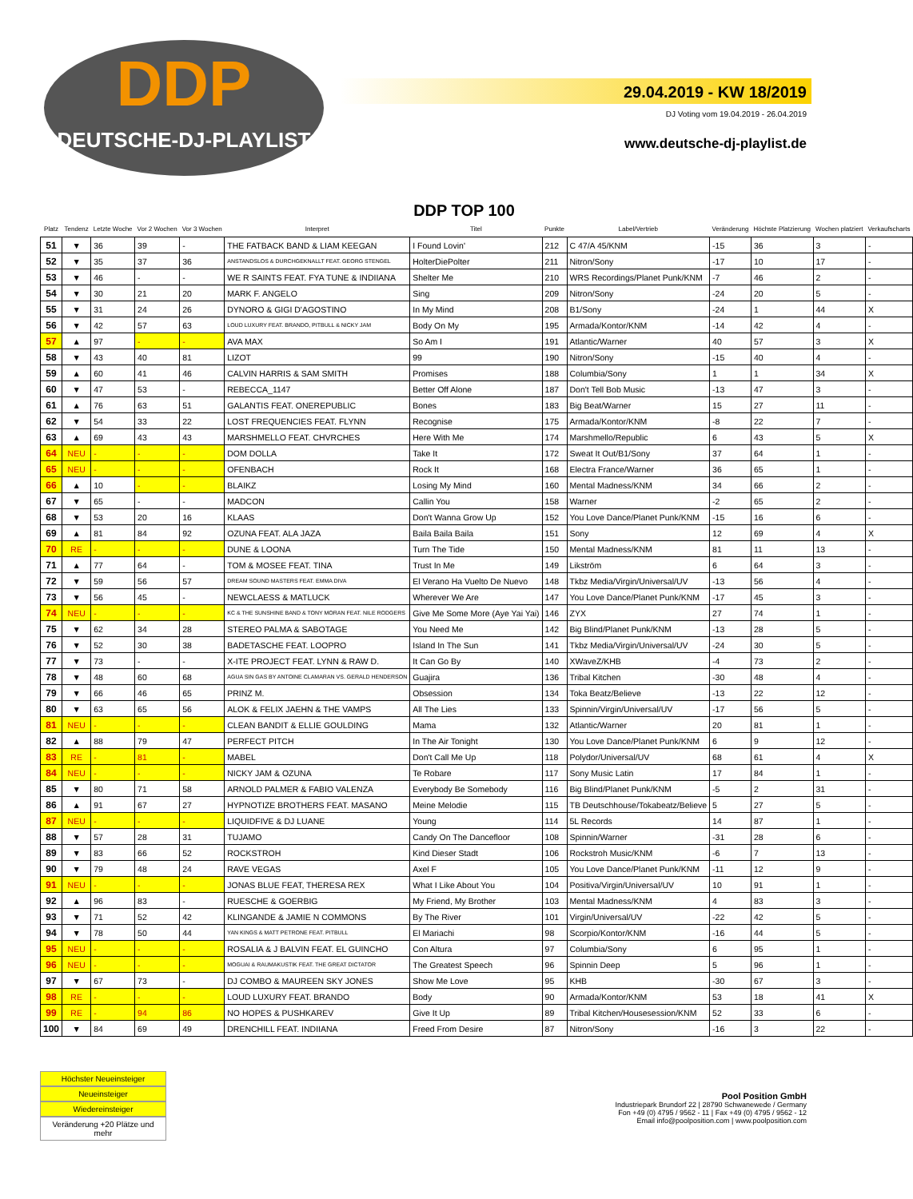DDP
DEUTSCHE-DJ-PLAYLIST
29.04.2019 - KW 18/2019
DJ Voting vom 19.04.2019 - 26.04.2019
www.deutsche-dj-playlist.de
DDP TOP 100
| Platz | Tendenz | Letzte Woche | Vor 2 Wochen | Vor 3 Wochen | Interpret | Titel | Punkte | Label/Vertrieb | Veränderung | Höchste Platzierung | Wochen platziert | Verkaufscharts |
| --- | --- | --- | --- | --- | --- | --- | --- | --- | --- | --- | --- | --- |
| 51 | ▼ | 36 | 39 | - | THE FATBACK BAND & LIAM KEEGAN | I Found Lovin' | 212 | C 47/A 45/KNM | -15 | 36 | 3 | - |
| 52 | ▼ | 35 | 37 | 36 | ANSTANDSLOS & DURCHGEKNALLT FEAT. GEORG STENGEL | HolterDiePolter | 211 | Nitron/Sony | -17 | 10 | 17 | - |
| 53 | ▼ | 46 | - | - | WE R SAINTS FEAT. FYA TUNE & INDIIANA | Shelter Me | 210 | WRS Recordings/Planet Punk/KNM | -7 | 46 | 2 | - |
| 54 | ▼ | 30 | 21 | 20 | MARK F. ANGELO | Sing | 209 | Nitron/Sony | -24 | 20 | 5 | - |
| 55 | ▼ | 31 | 24 | 26 | DYNORO & GIGI D'AGOSTINO | In My Mind | 208 | B1/Sony | -24 | 1 | 44 | X |
| 56 | ▼ | 42 | 57 | 63 | LOUD LUXURY FEAT. BRANDO, PITBULL & NICKY JAM | Body On My | 195 | Armada/Kontor/KNM | -14 | 42 | 4 | - |
| 57 | ▲ | 97 | - | - | AVA MAX | So Am I | 191 | Atlantic/Warner | 40 | 57 | 3 | X |
| 58 | ▼ | 43 | 40 | 81 | LIZOT | 99 | 190 | Nitron/Sony | -15 | 40 | 4 | - |
| 59 | ▲ | 60 | 41 | 46 | CALVIN HARRIS & SAM SMITH | Promises | 188 | Columbia/Sony | 1 | 1 | 34 | X |
| 60 | ▼ | 47 | 53 | - | REBECCA_1147 | Better Off Alone | 187 | Don't Tell Bob Music | -13 | 47 | 3 | - |
| 61 | ▲ | 76 | 63 | 51 | GALANTIS FEAT. ONEREPUBLIC | Bones | 183 | Big Beat/Warner | 15 | 27 | 11 | - |
| 62 | ▼ | 54 | 33 | 22 | LOST FREQUENCIES FEAT. FLYNN | Recognise | 175 | Armada/Kontor/KNM | -8 | 22 | 7 | - |
| 63 | ▲ | 69 | 43 | 43 | MARSHMELLO FEAT. CHVRCHES | Here With Me | 174 | Marshmello/Republic | 6 | 43 | 5 | X |
| 64 | NEU | - | - | - | DOM DOLLA | Take It | 172 | Sweat It Out/B1/Sony | 37 | 64 | 1 | - |
| 65 | NEU | - | - | - | OFENBACH | Rock It | 168 | Electra France/Warner | 36 | 65 | 1 | - |
| 66 | ▲ | 10 | - | - | BLAIKZ | Losing My Mind | 160 | Mental Madness/KNM | 34 | 66 | 2 | - |
| 67 | ▼ | 65 | - | - | MADCON | Callin You | 158 | Warner | -2 | 65 | 2 | - |
| 68 | ▼ | 53 | 20 | 16 | KLAAS | Don't Wanna Grow Up | 152 | You Love Dance/Planet Punk/KNM | -15 | 16 | 6 | - |
| 69 | ▲ | 81 | 84 | 92 | OZUNA FEAT. ALA JAZA | Baila Baila Baila | 151 | Sony | 12 | 69 | 4 | X |
| 70 | RE | - | - | - | DUNE & LOONA | Turn The Tide | 150 | Mental Madness/KNM | 81 | 11 | 13 | - |
| 71 | ▲ | 77 | 64 | - | TOM & MOSEE FEAT. TINA | Trust In Me | 149 | Likström | 6 | 64 | 3 | - |
| 72 | ▼ | 59 | 56 | 57 | DREAM SOUND MASTERS FEAT. EMMA DIVA | El Verano Ha Vuelto De Nuevo | 148 | Tkbz Media/Virgin/Universal/UV | -13 | 56 | 4 | - |
| 73 | ▼ | 56 | 45 | - | NEWCLAESS & MATLUCK | Wherever We Are | 147 | You Love Dance/Planet Punk/KNM | -17 | 45 | 3 | - |
| 74 | NEU | - | - | - | KC & THE SUNSHINE BAND & TONY MORAN FEAT. NILE RODGERS | Give Me Some More (Aye Yai Yai) | 146 | ZYX | 27 | 74 | 1 | - |
| 75 | ▼ | 62 | 34 | 28 | STEREO PALMA & SABOTAGE | You Need Me | 142 | Big Blind/Planet Punk/KNM | -13 | 28 | 5 | - |
| 76 | ▼ | 52 | 30 | 38 | BADETASCHE FEAT. LOOPRO | Island In The Sun | 141 | Tkbz Media/Virgin/Universal/UV | -24 | 30 | 5 | - |
| 77 | ▼ | 73 | - | - | X-ITE PROJECT FEAT. LYNN & RAW D. | It Can Go By | 140 | XWaveZ/KHB | -4 | 73 | 2 | - |
| 78 | ▼ | 48 | 60 | 68 | AGUA SIN GAS BY ANTOINE CLAMARAN VS. GERALD HENDERSON | Guajira | 136 | Tribal Kitchen | -30 | 48 | 4 | - |
| 79 | ▼ | 66 | 46 | 65 | PRINZ M. | Obsession | 134 | Toka Beatz/Believe | -13 | 22 | 12 | - |
| 80 | ▼ | 63 | 65 | 56 | ALOK & FELIX JAEHN & THE VAMPS | All The Lies | 133 | Spinnin/Virgin/Universal/UV | -17 | 56 | 5 | - |
| 81 | NEU | - | - | - | CLEAN BANDIT & ELLIE GOULDING | Mama | 132 | Atlantic/Warner | 20 | 81 | 1 | - |
| 82 | ▲ | 88 | 79 | 47 | PERFECT PITCH | In The Air Tonight | 130 | You Love Dance/Planet Punk/KNM | 6 | 9 | 12 | - |
| 83 | RE | - | 81 | - | MABEL | Don't Call Me Up | 118 | Polydor/Universal/UV | 68 | 61 | 4 | X |
| 84 | NEU | - | - | - | NICKY JAM & OZUNA | Te Robare | 117 | Sony Music Latin | 17 | 84 | 1 | - |
| 85 | ▼ | 80 | 71 | 58 | ARNOLD PALMER & FABIO VALENZA | Everybody Be Somebody | 116 | Big Blind/Planet Punk/KNM | -5 | 2 | 31 | - |
| 86 | ▲ | 91 | 67 | 27 | HYPNOTIZE BROTHERS FEAT. MASANO | Meine Melodie | 115 | TB Deutschhouse/Tokabeatz/Believe | 5 | 27 | 5 | - |
| 87 | NEU | - | - | - | LIQUIDFIVE & DJ LUANE | Young | 114 | 5L Records | 14 | 87 | 1 | - |
| 88 | ▼ | 57 | 28 | 31 | TUJAMO | Candy On The Dancefloor | 108 | Spinnin/Warner | -31 | 28 | 6 | - |
| 89 | ▼ | 83 | 66 | 52 | ROCKSTROH | Kind Dieser Stadt | 106 | Rockstroh Music/KNM | -6 | 7 | 13 | - |
| 90 | ▼ | 79 | 48 | 24 | RAVE VEGAS | Axel F | 105 | You Love Dance/Planet Punk/KNM | -11 | 12 | 9 | - |
| 91 | NEU | - | - | - | JONAS BLUE FEAT, THERESA REX | What I Like About You | 104 | Positiva/Virgin/Universal/UV | 10 | 91 | 1 | - |
| 92 | ▲ | 96 | 83 | - | RUESCHE & GOERBIG | My Friend, My Brother | 103 | Mental Madness/KNM | 4 | 83 | 3 | - |
| 93 | ▼ | 71 | 52 | 42 | KLINGANDE & JAMIE N COMMONS | By The River | 101 | Virgin/Universal/UV | -22 | 42 | 5 | - |
| 94 | ▼ | 78 | 50 | 44 | YAN KINGS & MATT PETRONE FEAT. PITBULL | El Mariachi | 98 | Scorpio/Kontor/KNM | -16 | 44 | 5 | - |
| 95 | NEU | - | - | - | ROSALIA & J BALVIN FEAT. EL GUINCHO | Con Altura | 97 | Columbia/Sony | 6 | 95 | 1 | - |
| 96 | NEU | - | - | - | MOGUAI & RAUMAKUSTIK FEAT. THE GREAT DICTATOR | The Greatest Speech | 96 | Spinnin Deep | 5 | 96 | 1 | - |
| 97 | ▼ | 67 | 73 | - | DJ COMBO & MAUREEN SKY JONES | Show Me Love | 95 | KHB | -30 | 67 | 3 | - |
| 98 | RE | - | - | - | LOUD LUXURY FEAT. BRANDO | Body | 90 | Armada/Kontor/KNM | 53 | 18 | 41 | X |
| 99 | RE | - | 94 | 86 | NO HOPES & PUSHKAREV | Give It Up | 89 | Tribal Kitchen/Housesession/KNM | 52 | 33 | 6 | - |
| 100 | ▼ | 84 | 69 | 49 | DRENCHILL FEAT. INDIIANA | Freed From Desire | 87 | Nitron/Sony | -16 | 3 | 22 | - |
Höchster Neueinsteiger
Neueinsteiger
Wiedereinsteiger
Veränderung +20 Plätze und mehr
Pool Position GmbH
Industriepark Brundorf 22 | 28790 Schwanewede / Germany
Fon +49 (0) 4795 / 9562 - 11 | Fax +49 (0) 4795 / 9562 - 12
Email info@poolposition.com | www.poolposition.com